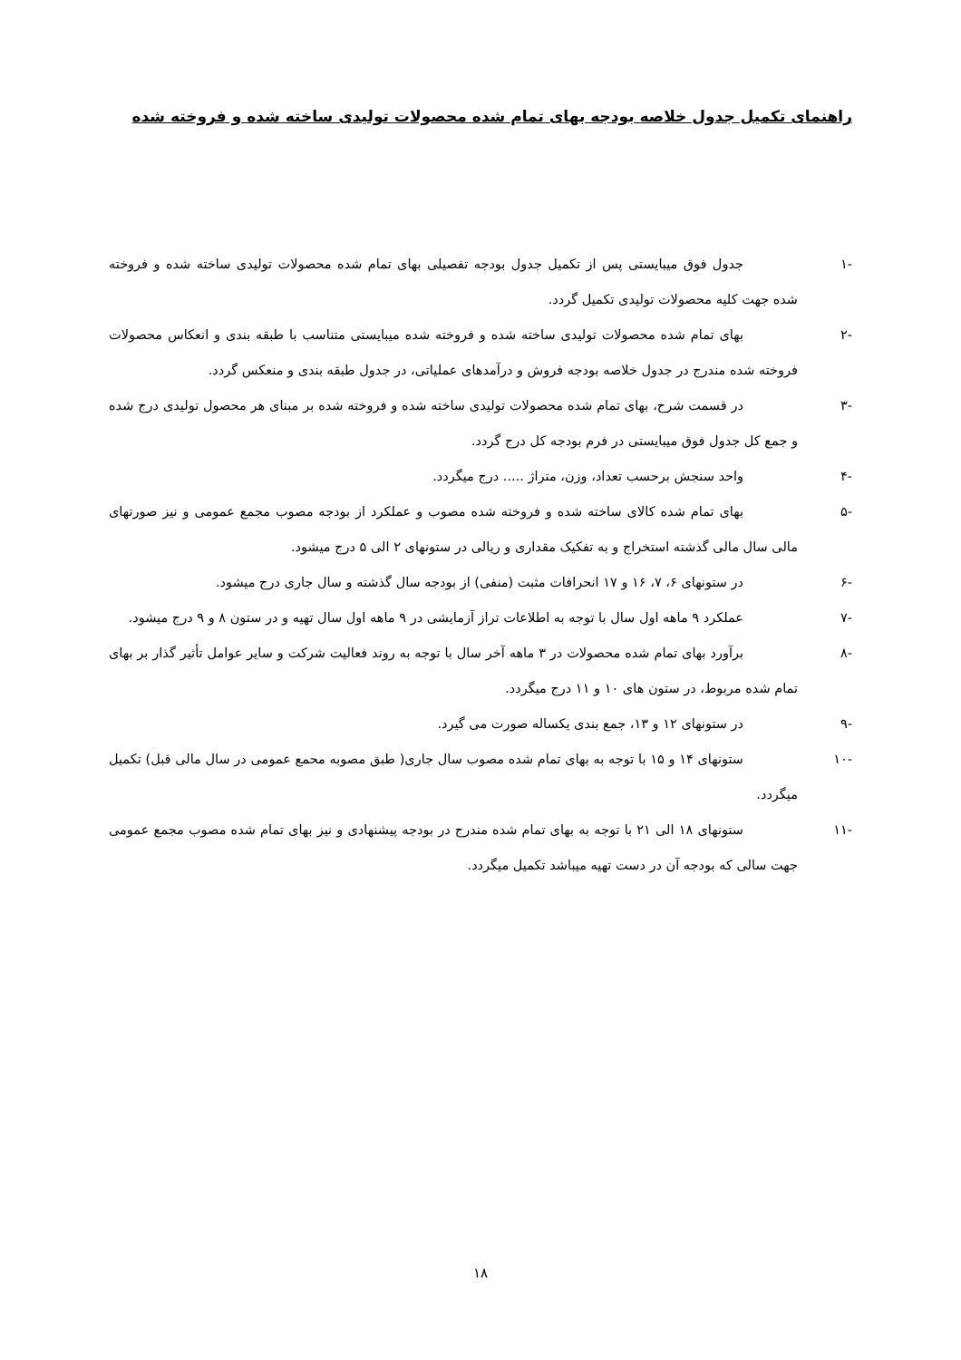راهنمای تکمیل جدول خلاصه بودجه بهای تمام شده محصولات تولیدی ساخته شده و فروخته شده
-۱ جدول فوق میبایستی پس از تکمیل جدول بودجه تفصیلی بهای تمام شده محصولات تولیدی ساخته شده و فروخته شده جهت کلیه محصولات تولیدی تکمیل گردد.
-۲ بهای تمام شده محصولات تولیدی ساخته شده و فروخته شده میبایستی متناسب با طبقه بندی و انعکاس محصولات فروخته شده مندرج در جدول خلاصه بودجه فروش و درآمدهای عملیاتی، در جدول طبقه بندی و منعکس گردد.
-۳ در قسمت شرح، بهای تمام شده محصولات تولیدی ساخته شده و فروخته شده بر مبنای هر محصول تولیدی درج شده و جمع کل جدول فوق میبایستی در فرم بودجه کل درج گردد.
-۴ واحد سنجش برحسب تعداد، وزن، متراژ ..... درج میگردد.
-۵ بهای تمام شده کالای ساخته شده و فروخته شده مصوب و عملکرد از بودجه مصوب مجمع عمومی و نیز صورتهای مالی سال مالی گذشته استخراج و به تفکیک مقداری و ریالی در ستونهای ۲ الی ۵ درج میشود.
-۶ در ستونهای ۶، ۷، ۱۶ و ۱۷ انحرافات مثبت (منفی) از بودجه سال گذشته و سال جاری درج میشود.
-۷ عملکرد ۹ ماهه اول سال با توجه به اطلاعات تراز آزمایشی در ۹ ماهه اول سال تهیه و در ستون ۸ و ۹ درج میشود.
-۸ برآورد بهای تمام شده محصولات در ۳ ماهه آخر سال با توجه به روند فعالیت شرکت و سایر عوامل تأثیر گذار بر بهای تمام شده مربوط، در ستون های ۱۰ و ۱۱ درج میگردد.
-۹ در ستونهای ۱۲ و ۱۳، جمع بندی یکساله صورت می گیرد.
-۱۰ ستونهای ۱۴ و ۱۵ با توجه به بهای تمام شده مصوب سال جاری( طبق مصوبه محمع عمومی در سال مالی قبل) تکمیل میگردد.
-۱۱ ستونهای ۱۸ الی ۲۱ با توجه به بهای تمام شده مندرج در بودجه پیشنهادی و نیز بهای تمام شده مصوب مجمع عمومی جهت سالی که بودجه آن در دست تهیه میباشد تکمیل میگردد.
۱۸